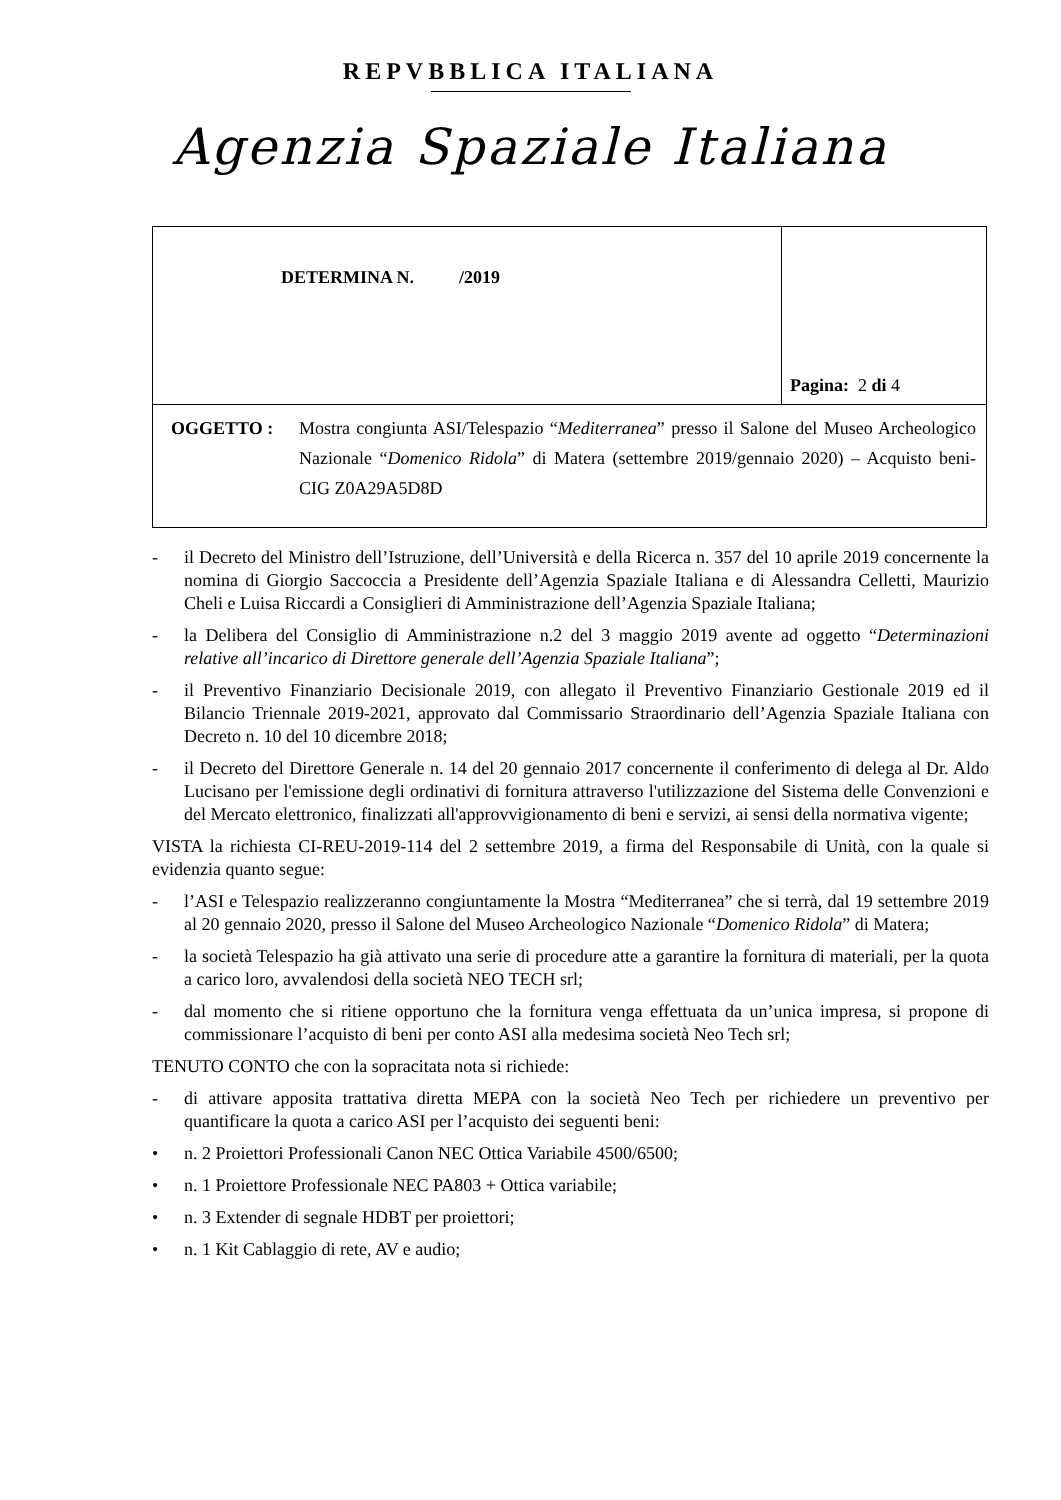REPVBBLICA ITALIANA
Agenzia Spaziale Italiana
| DETERMINA N. /2019 | Pagina: 2 di 4 |
| OGGETTO : Mostra congiunta ASI/Telespazio “ Mediterranea ” presso il Salone del Museo Archeologico Nazionale “ Domenico Ridola ” di Matera (settembre 2019/gennaio 2020) – Acquisto beni- CIG Z0A29A5D8D | |
- il Decreto del Ministro dell’Istruzione, dell’Università e della Ricerca n. 357 del 10 aprile 2019 concernente la nomina di Giorgio Saccoccia a Presidente dell’Agenzia Spaziale Italiana e di Alessandra Celletti, Maurizio Cheli e Luisa Riccardi a Consiglieri di Amministrazione dell’Agenzia Spaziale Italiana;
- la Delibera del Consiglio di Amministrazione n.2 del 3 maggio 2019 avente ad oggetto “Determinazioni relative all’incarico di Direttore generale dell’Agenzia Spaziale Italiana”;
- il Preventivo Finanziario Decisionale 2019, con allegato il Preventivo Finanziario Gestionale 2019 ed il Bilancio Triennale 2019-2021, approvato dal Commissario Straordinario dell’Agenzia Spaziale Italiana con Decreto n. 10 del 10 dicembre 2018;
- il Decreto del Direttore Generale n. 14 del 20 gennaio 2017 concernente il conferimento di delega al Dr. Aldo Lucisano per l'emissione degli ordinativi di fornitura attraverso l'utilizzazione del Sistema delle Convenzioni e del Mercato elettronico, finalizzati all'approvvigionamento di beni e servizi, ai sensi della normativa vigente;
VISTA la richiesta CI-REU-2019-114 del 2 settembre 2019, a firma del Responsabile di Unità, con la quale si evidenzia quanto segue:
- l’ASI e Telespazio realizzeranno congiuntamente la Mostra “Mediterranea” che si terrà, dal 19 settembre 2019 al 20 gennaio 2020, presso il Salone del Museo Archeologico Nazionale “Domenico Ridola” di Matera;
- la società Telespazio ha già attivato una serie di procedure atte a garantire la fornitura di materiali, per la quota a carico loro, avvalendosi della società NEO TECH srl;
- dal momento che si ritiene opportuno che la fornitura venga effettuata da un’unica impresa, si propone di commissionare l’acquisto di beni per conto ASI alla medesima società Neo Tech srl;
TENUTO CONTO che con la sopracitata nota si richiede:
- di attivare apposita trattativa diretta MEPA con la società Neo Tech per richiedere un preventivo per quantificare la quota a carico ASI per l’acquisto dei seguenti beni:
• n. 2 Proiettori Professionali Canon NEC Ottica Variabile 4500/6500;
• n. 1 Proiettore Professionale NEC PA803 + Ottica variabile;
• n. 3 Extender di segnale HDBT per proiettori;
• n. 1 Kit Cablaggio di rete, AV e audio;